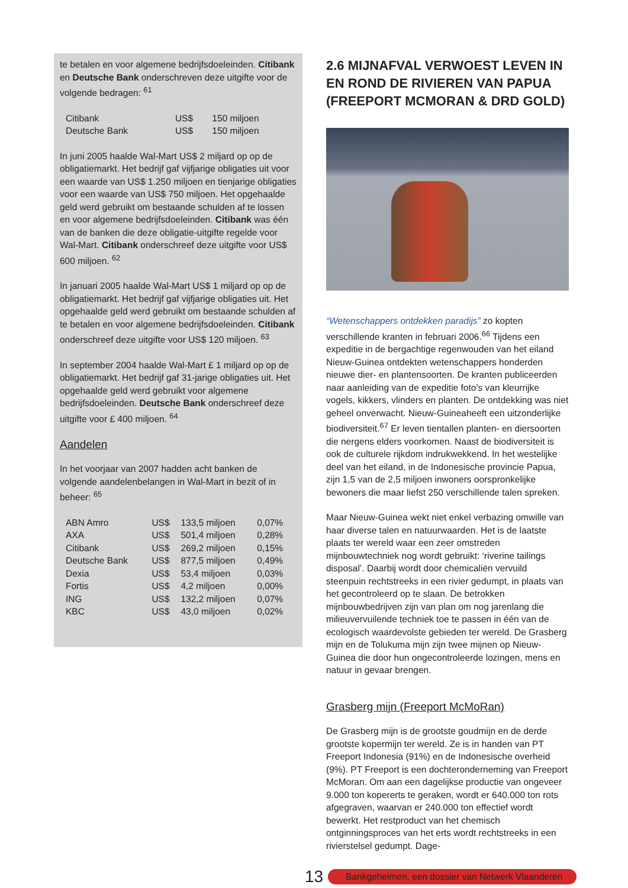te betalen en voor algemene bedrijfsdoeleinden. Citibank en Deutsche Bank onderschreven deze uitgifte voor de volgende bedragen: <sup>61</sup>
| Citibank | US$ | 150 miljoen |
| Deutsche Bank | US$ | 150 miljoen |
In juni 2005 haalde Wal-Mart US$ 2 miljard op op de obligatiemarkt. Het bedrijf gaf vijfjarige obligaties uit voor een waarde van US$ 1.250 miljoen en tienjarige obligaties voor een waarde van US$ 750 miljoen. Het opgehaalde geld werd gebruikt om bestaande schulden af te lossen en voor algemene bedrijfsdoeleinden. Citibank was één van de banken die deze obligatie-uitgifte regelde voor Wal-Mart. Citibank onderschreef deze uitgifte voor US$ 600 miljoen. <sup>62</sup>
In januari 2005 haalde Wal-Mart US$ 1 miljard op op de obligatiemarkt. Het bedrijf gaf vijfjarige obligaties uit. Het opgehaalde geld werd gebruikt om bestaande schulden af te betalen en voor algemene bedrijfsdoeleinden. Citibank onderschreef deze uitgifte voor US$ 120 miljoen. <sup>63</sup>
In september 2004 haalde Wal-Mart £ 1 miljard op op de obligatiemarkt. Het bedrijf gaf 31-jarige obligaties uit. Het opgehaalde geld werd gebruikt voor algemene bedrijfsdoeleinden. Deutsche Bank onderschreef deze uitgifte voor £ 400 miljoen. <sup>64</sup>
Aandelen
In het voorjaar van 2007 hadden acht banken de volgende aandelenbelangen in Wal-Mart in bezit of in beheer: <sup>65</sup>
| ABN Amro | US$ | 133,5 miljoen | 0,07% |
| AXA | US$ | 501,4 miljoen | 0,28% |
| Citibank | US$ | 269,2 miljoen | 0,15% |
| Deutsche Bank | US$ | 877,5 miljoen | 0,49% |
| Dexia | US$ | 53,4 miljoen | 0,03% |
| Fortis | US$ | 4,2 miljoen | 0,00% |
| ING | US$ | 132,2 miljoen | 0,07% |
| KBC | US$ | 43,0 miljoen | 0,02% |
2.6 MIJNAFVAL VERWOEST LEVEN IN EN ROND DE RIVIEREN VAN PAPUA (FREEPORT MCMORAN & DRD GOLD)
“Wetenschappers ontdekken paradijs” zo kopten verschillende kranten in februari 2006.<sup>66</sup> Tijdens een expeditie in de bergachtige regenwouden van het eiland Nieuw-Guinea ontdekten wetenschappers honderden nieuwe dier- en plantensoorten. De kranten publiceerden naar aanleiding van de expeditie foto’s van kleurrijke vogels, kikkers, vlinders en planten. De ontdekking was niet geheel onverwacht. Nieuw-Guineaheeft een uitzonderlijke biodiversiteit.<sup>67</sup> Er leven tientallen planten- en diersoorten die nergens elders voorkomen. Naast de biodiversiteit is ook de culturele rijkdom indrukwekkend. In het westelijke deel van het eiland, in de Indonesische provincie Papua, zijn 1,5 van de 2,5 miljoen inwoners oorspronkelijke bewoners die maar liefst 250 verschillende talen spreken.
Maar Nieuw-Guinea wekt niet enkel verbazing omwille van haar diverse talen en natuurwaarden. Het is de laatste plaats ter wereld waar een zeer omstreden mijnbouwtechniek nog wordt gebruikt: ‘riverine tailings disposal’. Daarbij wordt door chemicaliën vervuild steenpuin rechtstreeks in een rivier gedumpt, in plaats van het gecontroleerd op te slaan. De betrokken mijnbouwbedrijven zijn van plan om nog jarenlang die milieuvervuilende techniek toe te passen in één van de ecologisch waardevolste gebieden ter wereld. De Grasberg mijn en de Tolukuma mijn zijn twee mijnen op Nieuw-Guinea die door hun ongecontroleerde lozingen, mens en natuur in gevaar brengen.
Grasberg mijn (Freeport McMoRan)
De Grasberg mijn is de grootste goudmijn en de derde grootste kopermijn ter wereld. Ze is in handen van PT Freeport Indonesia (91%) en de Indonesische overheid (9%). PT Freeport is een dochteronderneming van Freeport McMoran. Om aan een dagelijkse productie van ongeveer 9.000 ton kopererts te geraken, wordt er 640.000 ton rots afgegraven, waarvan er 240.000 ton effectief wordt bewerkt. Het restproduct van het chemisch ontginningsproces van het erts wordt rechtstreeks in een rivierstelsel gedumpt. Dage-
13 Bankgeheimen, een dossier van Netwerk Vlaanderen